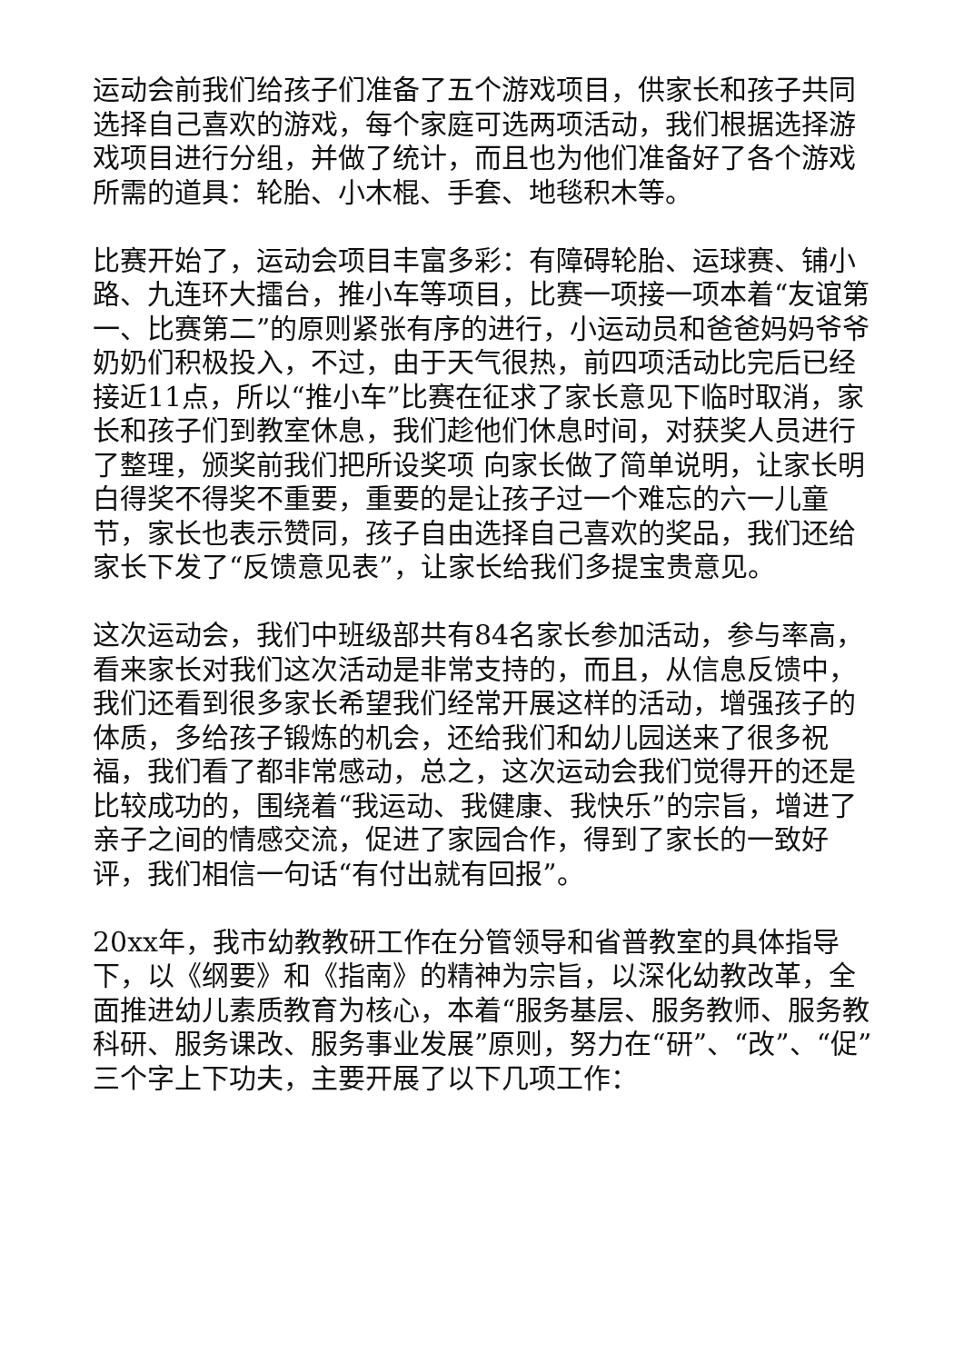运动会前我们给孩子们准备了五个游戏项目，供家长和孩子共同选择自己喜欢的游戏，每个家庭可选两项活动，我们根据选择游戏项目进行分组，并做了统计，而且也为他们准备好了各个游戏所需的道具：轮胎、小木棍、手套、地毯积木等。
比赛开始了，运动会项目丰富多彩：有障碍轮胎、运球赛、铺小路、九连环大擂台，推小车等项目，比赛一项接一项本着“友谊第一、比赛第二”的原则紧张有序的进行，小运动员和爸爸妈妈爷爷奶奶们积极投入，不过，由于天气很热，前四项活动比完后已经接近11点，所以“推小车”比赛在征求了家长意见下临时取消，家长和孩子们到教室休息，我们趁他们休息时间，对获奖人员进行了整理，颁奖前我们把所设奖项 向家长做了简单说明，让家长明白得奖不得奖不重要，重要的是让孩子过一个难忘的六一儿童节，家长也表示赞同，孩子自由选择自己喜欢的奖品，我们还给家长下发了“反馈意见表”，让家长给我们多提宝贵意见。
这次运动会，我们中班级部共有84名家长参加活动，参与率高，看来家长对我们这次活动是非常支持的，而且，从信息反馈中，我们还看到很多家长希望我们经常开展这样的活动，增强孩子的体质，多给孩子锻炼的机会，还给我们和幼儿园送来了很多祝福，我们看了都非常感动，总之，这次运动会我们觉得开的还是比较成功的，围绕着“我运动、我健康、我快乐”的宗旨，增进了亲子之间的情感交流，促进了家园合作，得到了家长的一致好评，我们相信一句话“有付出就有回报”。
20xx年，我市幼教教研工作在分管领导和省普教室的具体指导下，以《纲要》和《指南》的精神为宗旨，以深化幼教改革，全面推进幼儿素质教育为核心，本着“服务基层、服务教师、服务教科研、服务课改、服务事业发展”原则，努力在“研”、“改”、“促”三个字上下功夫，主要开展了以下几项工作：